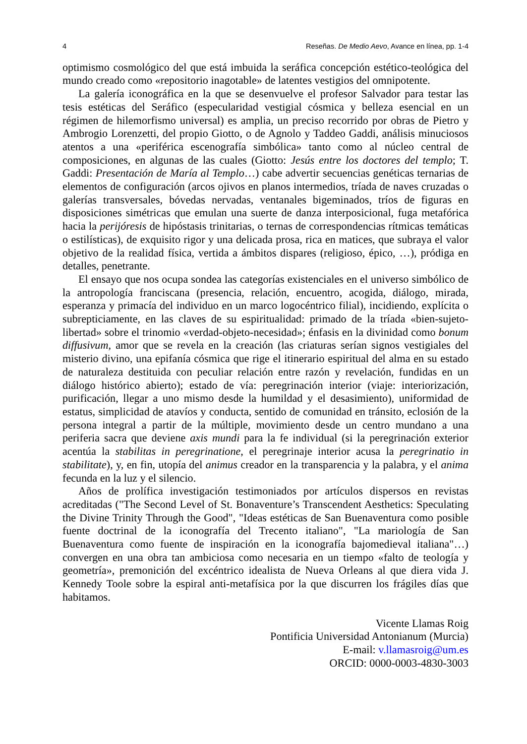4 Reseñas. De Medio Aevo, Avance en línea, pp. 1-4
optimismo cosmológico del que está imbuida la seráfica concepción estético-teológica del mundo creado como «repositorio inagotable» de latentes vestigios del omnipotente.
La galería iconográfica en la que se desenvuelve el profesor Salvador para testar las tesis estéticas del Seráfico (especularidad vestigial cósmica y belleza esencial en un régimen de hilemorfismo universal) es amplia, un preciso recorrido por obras de Pietro y Ambrogio Lorenzetti, del propio Giotto, o de Agnolo y Taddeo Gaddi, análisis minuciosos atentos a una «periférica escenografía simbólica» tanto como al núcleo central de composiciones, en algunas de las cuales (Giotto: Jesús entre los doctores del templo; T. Gaddi: Presentación de María al Templo…) cabe advertir secuencias genéticas ternarias de elementos de configuración (arcos ojivos en planos intermedios, tríada de naves cruzadas o galerías transversales, bóvedas nervadas, ventanales bigeminados, tríos de figuras en disposiciones simétricas que emulan una suerte de danza interposicional, fuga metafórica hacia la perijóresis de hipóstasis trinitarias, o ternas de correspondencias rítmicas temáticas o estilísticas), de exquisito rigor y una delicada prosa, rica en matices, que subraya el valor objetivo de la realidad física, vertida a ámbitos dispares (religioso, épico, …), pródiga en detalles, penetrante.
El ensayo que nos ocupa sondea las categorías existenciales en el universo simbólico de la antropología franciscana (presencia, relación, encuentro, acogida, diálogo, mirada, esperanza y primacía del individuo en un marco logocéntrico filial), incidiendo, explícita o subrepticiamente, en las claves de su espiritualidad: primado de la tríada «bien-sujeto-libertad» sobre el trinomio «verdad-objeto-necesidad»; énfasis en la divinidad como bonum diffusivum, amor que se revela en la creación (las criaturas serían signos vestigiales del misterio divino, una epifanía cósmica que rige el itinerario espiritual del alma en su estado de naturaleza destituida con peculiar relación entre razón y revelación, fundidas en un diálogo histórico abierto); estado de vía: peregrinación interior (viaje: interiorización, purificación, llegar a uno mismo desde la humildad y el desasimiento), uniformidad de estatus, simplicidad de atavíos y conducta, sentido de comunidad en tránsito, eclosión de la persona integral a partir de la múltiple, movimiento desde un centro mundano a una periferia sacra que deviene axis mundi para la fe individual (si la peregrinación exterior acentúa la stabilitas in peregrinatione, el peregrinaje interior acusa la peregrinatio in stabilitate), y, en fin, utopía del animus creador en la transparencia y la palabra, y el anima fecunda en la luz y el silencio.
Años de prolífica investigación testimoniados por artículos dispersos en revistas acreditadas ("The Second Level of St. Bonaventure’s Transcendent Aesthetics: Speculating the Divine Trinity Through the Good", "Ideas estéticas de San Buenaventura como posible fuente doctrinal de la iconografía del Trecento italiano", "La mariología de San Buenaventura como fuente de inspiración en la iconografía bajomedieval italiana"…) convergen en una obra tan ambiciosa como necesaria en un tiempo «falto de teología y geometría», premonición del excéntrico idealista de Nueva Orleans al que diera vida J. Kennedy Toole sobre la espiral anti-metafísica por la que discurren los frágiles días que habitamos.
Vicente Llamas Roig
Pontificia Universidad Antonianum (Murcia)
E-mail: v.llamasroig@um.es
ORCID: 0000-0003-4830-3003